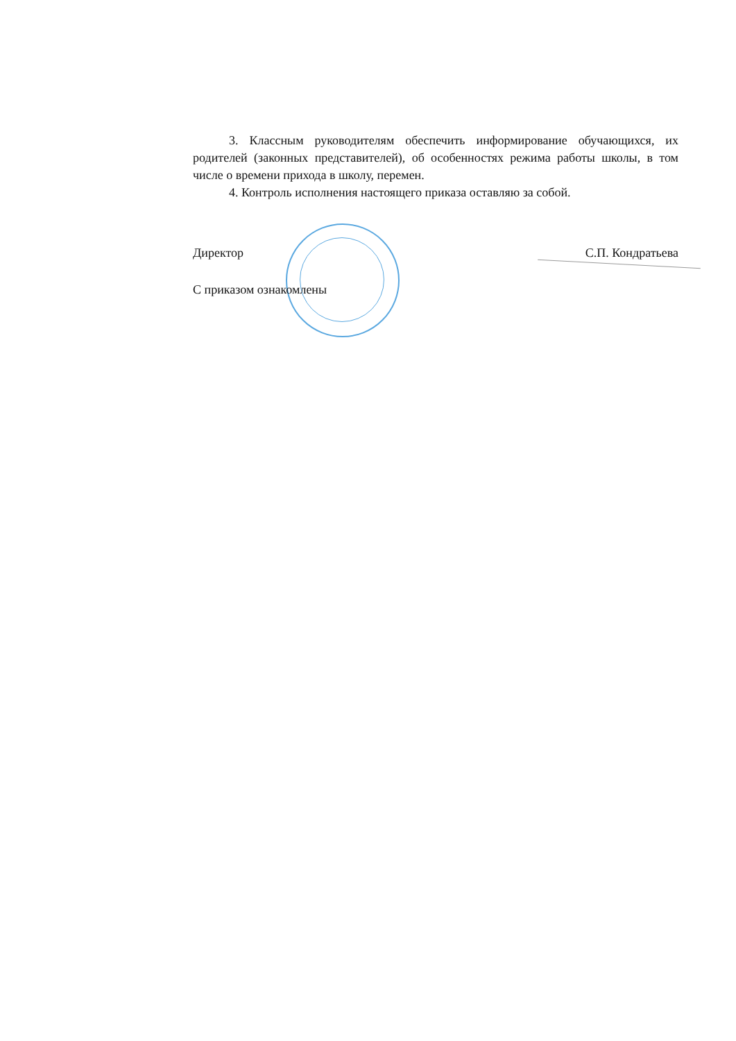3. Классным руководителям обеспечить информирование обучающихся, их родителей (законных представителей), об особенностях режима работы школы, в том числе о времени прихода в школу, перемен.
4. Контроль исполнения настоящего приказа оставляю за собой.
Директор С.П. Кондратьева
С приказом ознакомлены